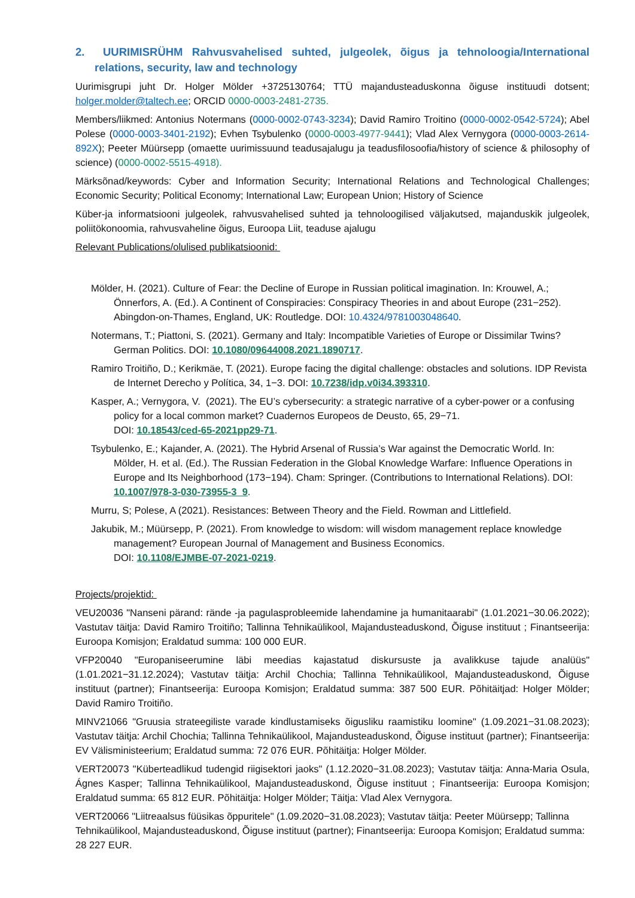2. UURIMISRÜHM Rahvusvahelised suhted, julgeolek, õigus ja tehnoloogia/International relations, security, law and technology
Uurimisgrupi juht Dr. Holger Mölder +3725130764; TTÜ majandusteaduskonna õiguse instituudi dotsent; holger.molder@taltech.ee; ORCID 0000-0003-2481-2735.
Members/liikmed: Antonius Notermans (0000-0002-0743-3234); David Ramiro Troitino (0000-0002-0542-5724); Abel Polese (0000-0003-3401-2192); Evhen Tsybulenko (0000-0003-4977-9441); Vlad Alex Vernygora (0000-0003-2614-892X); Peeter Müürsepp (omaette uurimissuund teadusajalugu ja teadusfilosoofia/history of science & philosophy of science) (0000-0002-5515-4918).
Märksõnad/keywords: Cyber and Information Security; International Relations and Technological Challenges; Economic Security; Political Economy; International Law; European Union; History of Science
Küber-ja informatsiooni julgeolek, rahvusvahelised suhted ja tehnoloogilised väljakutsed, majanduskik julgeolek, poliitökonoomia, rahvusvaheline õigus, Euroopa Liit, teaduse ajalugu
Relevant Publications/olulised publikatsioonid:
Mölder, H. (2021). Culture of Fear: the Decline of Europe in Russian political imagination. In: Krouwel, A.; Önnerfors, A. (Ed.). A Continent of Conspiracies: Conspiracy Theories in and about Europe (231−252). Abingdon-on-Thames, England, UK: Routledge. DOI: 10.4324/9781003048640.
Notermans, T.; Piattoni, S. (2021). Germany and Italy: Incompatible Varieties of Europe or Dissimilar Twins? German Politics. DOI: 10.1080/09644008.2021.1890717.
Ramiro Troitiño, D.; Kerikmäe, T. (2021). Europe facing the digital challenge: obstacles and solutions. IDP Revista de Internet Derecho y Política, 34, 1−3. DOI: 10.7238/idp.v0i34.393310.
Kasper, A.; Vernygora, V. (2021). The EU’s cybersecurity: a strategic narrative of a cyber-power or a confusing policy for a local common market? Cuadernos Europeos de Deusto, 65, 29−71.
DOI: 10.18543/ced-65-2021pp29-71.
Tsybulenko, E.; Kajander, A. (2021). The Hybrid Arsenal of Russia’s War against the Democratic World. In: Mölder, H. et al. (Ed.). The Russian Federation in the Global Knowledge Warfare: Influence Operations in Europe and Its Neighborhood (173−194). Cham: Springer. (Contributions to International Relations). DOI: 10.1007/978-3-030-73955-3_9.
Murru, S; Polese, A (2021). Resistances: Between Theory and the Field. Rowman and Littlefield.
Jakubik, M.; Müürsepp, P. (2021). From knowledge to wisdom: will wisdom management replace knowledge management? European Journal of Management and Business Economics.
DOI: 10.1108/EJMBE-07-2021-0219.
Projects/projektid:
VEU20036 "Nanseni pärand: rände -ja pagulasprobleemide lahendamine ja humanitaarabi" (1.01.2021−30.06.2022); Vastutav täitja: David Ramiro Troitiño; Tallinna Tehnikaülikool, Majandusteaduskond, Õiguse instituut ; Finantseerija: Euroopa Komisjon; Eraldatud summa: 100 000 EUR.
VFP20040 "Europaniseerumine läbi meedias kajastatud diskursuste ja avalikkuse tajude analüüs" (1.01.2021−31.12.2024); Vastutav täitja: Archil Chochia; Tallinna Tehnikaülikool, Majandusteaduskond, Õiguse instituut (partner); Finantseerija: Euroopa Komisjon; Eraldatud summa: 387 500 EUR. Põhitäitjad: Holger Mölder; David Ramiro Troitiño.
MINV21066 "Gruusia strateegiliste varade kindlustamiseks õigusliku raamistiku loomine" (1.09.2021−31.08.2023); Vastutav täitja: Archil Chochia; Tallinna Tehnikaülikool, Majandusteaduskond, Õiguse instituut (partner); Finantseerija: EV Välisministeerium; Eraldatud summa: 72 076 EUR. Põhitäitja: Holger Mölder.
VERT20073 "Küberteadlikud tudengid riigisektori jaoks" (1.12.2020−31.08.2023); Vastutav täitja: Anna-Maria Osula, Ágnes Kasper; Tallinna Tehnikaülikool, Majandusteaduskond, Õiguse instituut ; Finantseerija: Euroopa Komisjon; Eraldatud summa: 65 812 EUR. Põhitäitja: Holger Mölder; Täitja: Vlad Alex Vernygora.
VERT20066 "Liitreaalsus füüsikas õppuritele" (1.09.2020−31.08.2023); Vastutav täitja: Peeter Müürsepp; Tallinna Tehnikaülikool, Majandusteaduskond, Õiguse instituut (partner); Finantseerija: Euroopa Komisjon; Eraldatud summa: 28 227 EUR.